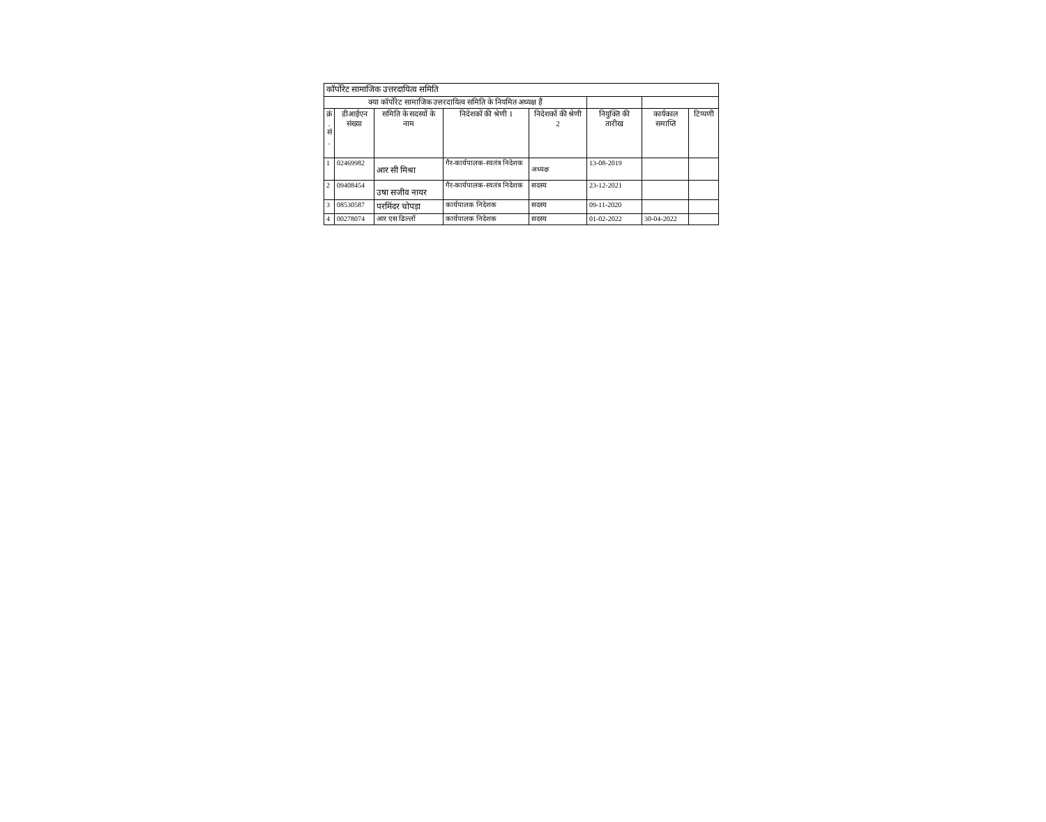| कॉर्पोरेट सामाजिक उत्तरदायित्व समिति | | | | | | | |
| क्या कॉर्पोरेट सामाजिक उत्तरदायित्व समिति के नियमित अध्यक्ष हैं | | | | | | | |
| क्रं . सं . | डीआईएन संख्या | समिति के सदस्यों के नाम | निदेशकों की श्रेणी 1 | निदेशकों की श्रेणी 2 | नियुक्ति की तारीख | कार्यकाल समाप्ति | टिप्पणी |
| 1 | 02469982 | आर सी मिश्रा | गैर-कार्यपालक-स्वतंत्र निदेशक | अध्यक्ष | 13-08-2019 | | |
| 2 | 09408454 | उषा सजीव नायर | गैर-कार्यपालक-स्वतंत्र निदेशक | सदस्य | 23-12-2021 | | |
| 3 | 08530587 | परमिंदर चोपड़ा | कार्यपालक निदेशक | सदस्य | 09-11-2020 | | |
| 4 | 00278074 | आर एस ढिल्लों | कार्यपालक निदेशक | सदस्य | 01-02-2022 | 30-04-2022 | |